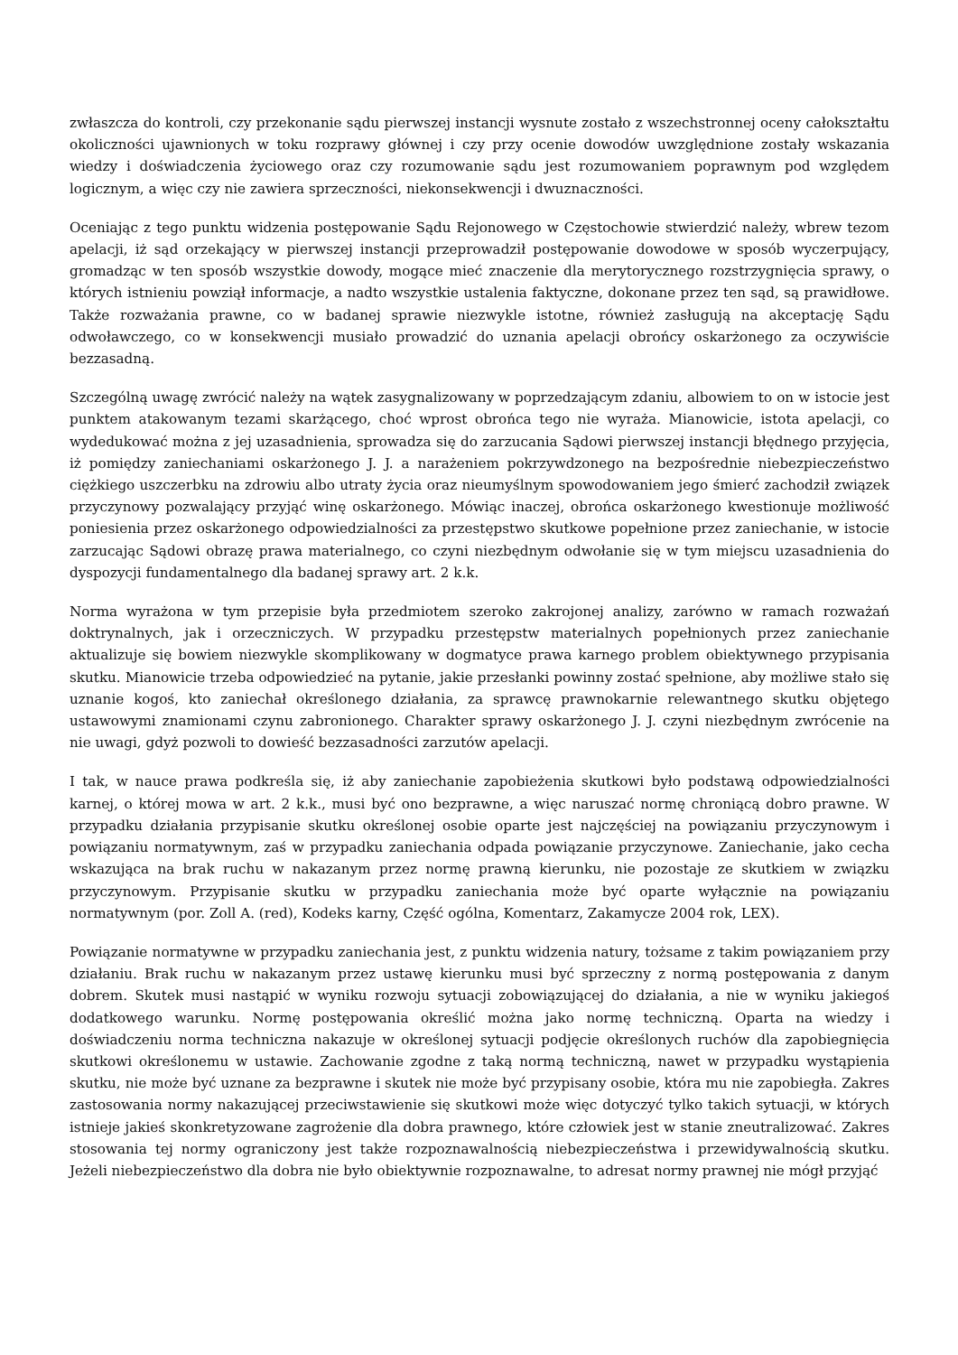zwłaszcza do kontroli, czy przekonanie sądu pierwszej instancji wysnute zostało z wszechstronnej oceny całokształtu okoliczności ujawnionych w toku rozprawy głównej i czy przy ocenie dowodów uwzględnione zostały wskazania wiedzy i doświadczenia życiowego oraz czy rozumowanie sądu jest rozumowaniem poprawnym pod względem logicznym, a więc czy nie zawiera sprzeczności, niekonsekwencji i dwuznaczności.
Oceniając z tego punktu widzenia postępowanie Sądu Rejonowego w Częstochowie stwierdzić należy, wbrew tezom apelacji, iż sąd orzekający w pierwszej instancji przeprowadził postępowanie dowodowe w sposób wyczerpujący, gromadząc w ten sposób wszystkie dowody, mogące mieć znaczenie dla merytorycznego rozstrzygnięcia sprawy, o których istnieniu powziął informacje, a nadto wszystkie ustalenia faktyczne, dokonane przez ten sąd, są prawidłowe. Także rozważania prawne, co w badanej sprawie niezwykle istotne, również zasługują na akceptację Sądu odwoławczego, co w konsekwencji musiało prowadzić do uznania apelacji obrońcy oskarżonego za oczywiście bezzasadną.
Szczególną uwagę zwrócić należy na wątek zasygnalizowany w poprzedzającym zdaniu, albowiem to on w istocie jest punktem atakowanym tezami skarżącego, choć wprost obrońca tego nie wyraża. Mianowicie, istota apelacji, co wydedukować można z jej uzasadnienia, sprowadza się do zarzucania Sądowi pierwszej instancji błędnego przyjęcia, iż pomiędzy zaniechaniami oskarżonego J. J. a narażeniem pokrzywdzonego na bezpośrednie niebezpieczeństwo ciężkiego uszczerbku na zdrowiu albo utraty życia oraz nieumyślnym spowodowaniem jego śmierć zachodził związek przyczynowy pozwalający przyjąć winę oskarżonego. Mówiąc inaczej, obrońca oskarżonego kwestionuje możliwość poniesienia przez oskarżonego odpowiedzialności za przestępstwo skutkowe popełnione przez zaniechanie, w istocie zarzucając Sądowi obrazę prawa materialnego, co czyni niezbędnym odwołanie się w tym miejscu uzasadnienia do dyspozycji fundamentalnego dla badanej sprawy art. 2 k.k.
Norma wyrażona w tym przepisie była przedmiotem szeroko zakrojonej analizy, zarówno w ramach rozważań doktrynalnych, jak i orzeczniczych. W przypadku przestępstw materialnych popełnionych przez zaniechanie aktualizuje się bowiem niezwykle skomplikowany w dogmatyce prawa karnego problem obiektywnego przypisania skutku. Mianowicie trzeba odpowiedzieć na pytanie, jakie przesłanki powinny zostać spełnione, aby możliwe stało się uznanie kogoś, kto zaniechał określonego działania, za sprawcę prawnokarnie relewantnego skutku objętego ustawowymi znamionami czynu zabronionego. Charakter sprawy oskarżonego J. J. czyni niezbędnym zwrócenie na nie uwagi, gdyż pozwoli to dowieść bezzasadności zarzutów apelacji.
I tak, w nauce prawa podkreśla się, iż aby zaniechanie zapobieżenia skutkowi było podstawą odpowiedzialności karnej, o której mowa w art. 2 k.k., musi być ono bezprawne, a więc naruszać normę chroniącą dobro prawne. W przypadku działania przypisanie skutku określonej osobie oparte jest najczęściej na powiązaniu przyczynowym i powiązaniu normatywnym, zaś w przypadku zaniechania odpada powiązanie przyczynowe. Zaniechanie, jako cecha wskazująca na brak ruchu w nakazanym przez normę prawną kierunku, nie pozostaje ze skutkiem w związku przyczynowym. Przypisanie skutku w przypadku zaniechania może być oparte wyłącznie na powiązaniu normatywnym (por. Zoll A. (red), Kodeks karny, Część ogólna, Komentarz, Zakamycze 2004 rok, LEX).
Powiązanie normatywne w przypadku zaniechania jest, z punktu widzenia natury, tożsame z takim powiązaniem przy działaniu. Brak ruchu w nakazanym przez ustawę kierunku musi być sprzeczny z normą postępowania z danym dobrem. Skutek musi nastąpić w wyniku rozwoju sytuacji zobowiązującej do działania, a nie w wyniku jakiegoś dodatkowego warunku. Normę postępowania określić można jako normę techniczną. Oparta na wiedzy i doświadczeniu norma techniczna nakazuje w określonej sytuacji podjęcie określonych ruchów dla zapobiegnięcia skutkowi określonemu w ustawie. Zachowanie zgodne z taką normą techniczną, nawet w przypadku wystąpienia skutku, nie może być uznane za bezprawne i skutek nie może być przypisany osobie, która mu nie zapobiegła. Zakres zastosowania normy nakazującej przeciwstawienie się skutkowi może więc dotyczyć tylko takich sytuacji, w których istnieje jakieś skonkretyzowane zagrożenie dla dobra prawnego, które człowiek jest w stanie zneutralizować. Zakres stosowania tej normy ograniczony jest także rozpoznawalnością niebezpieczeństwa i przewidywalnością skutku. Jeżeli niebezpieczeństwo dla dobra nie było obiektywnie rozpoznawalne, to adresat normy prawnej nie mógł przyjąć